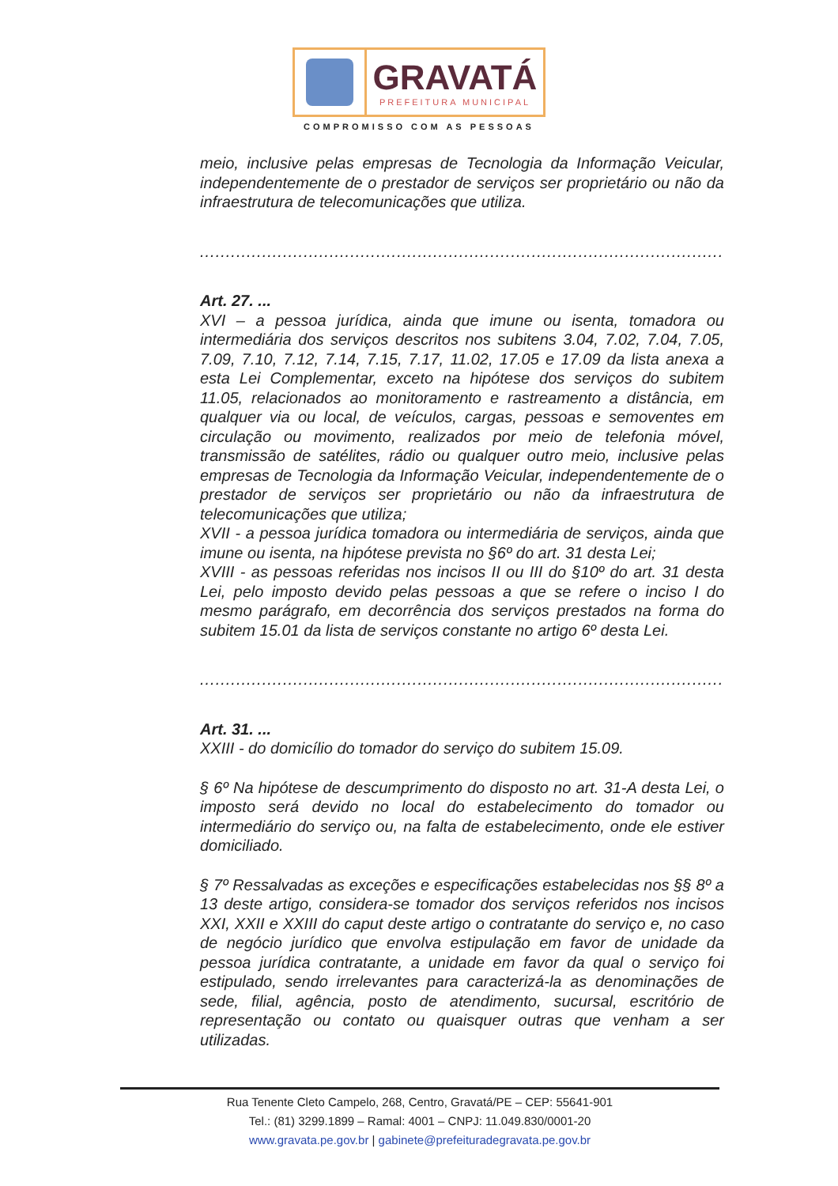GRAVATÁ
PREFEITURA MUNICIPAL
COMPROMISSO COM AS PESSOAS
meio, inclusive pelas empresas de Tecnologia da Informação Veicular, independentemente de o prestador de serviços ser proprietário ou não da infraestrutura de telecomunicações que utiliza.
............................................................................................................................
Art. 27. ...
XVI – a pessoa jurídica, ainda que imune ou isenta, tomadora ou intermediária dos serviços descritos nos subitens 3.04, 7.02, 7.04, 7.05, 7.09, 7.10, 7.12, 7.14, 7.15, 7.17, 11.02, 17.05 e 17.09 da lista anexa a esta Lei Complementar, exceto na hipótese dos serviços do subitem 11.05, relacionados ao monitoramento e rastreamento a distância, em qualquer via ou local, de veículos, cargas, pessoas e semoventes em circulação ou movimento, realizados por meio de telefonia móvel, transmissão de satélites, rádio ou qualquer outro meio, inclusive pelas empresas de Tecnologia da Informação Veicular, independentemente de o prestador de serviços ser proprietário ou não da infraestrutura de telecomunicações que utiliza;
XVII - a pessoa jurídica tomadora ou intermediária de serviços, ainda que imune ou isenta, na hipótese prevista no §6º do art. 31 desta Lei;
XVIII - as pessoas referidas nos incisos II ou III do §10º do art. 31 desta Lei, pelo imposto devido pelas pessoas a que se refere o inciso I do mesmo parágrafo, em decorrência dos serviços prestados na forma do subitem 15.01 da lista de serviços constante no artigo 6º desta Lei.
............................................................................................................................
Art. 31. ...
XXIII - do domicílio do tomador do serviço do subitem 15.09.
§ 6º Na hipótese de descumprimento do disposto no art. 31-A desta Lei, o imposto será devido no local do estabelecimento do tomador ou intermediário do serviço ou, na falta de estabelecimento, onde ele estiver domiciliado.
§ 7º Ressalvadas as exceções e especificações estabelecidas nos §§ 8º a 13 deste artigo, considera-se tomador dos serviços referidos nos incisos XXI, XXII e XXIII do caput deste artigo o contratante do serviço e, no caso de negócio jurídico que envolva estipulação em favor de unidade da pessoa jurídica contratante, a unidade em favor da qual o serviço foi estipulado, sendo irrelevantes para caracterizá-la as denominações de sede, filial, agência, posto de atendimento, sucursal, escritório de representação ou contato ou quaisquer outras que venham a ser utilizadas.
Rua Tenente Cleto Campelo, 268, Centro, Gravatá/PE – CEP: 55641-901
Tel.: (81) 3299.1899 – Ramal: 4001 – CNPJ: 11.049.830/0001-20
www.gravata.pe.gov.br | gabinete@prefeituradegravata.pe.gov.br